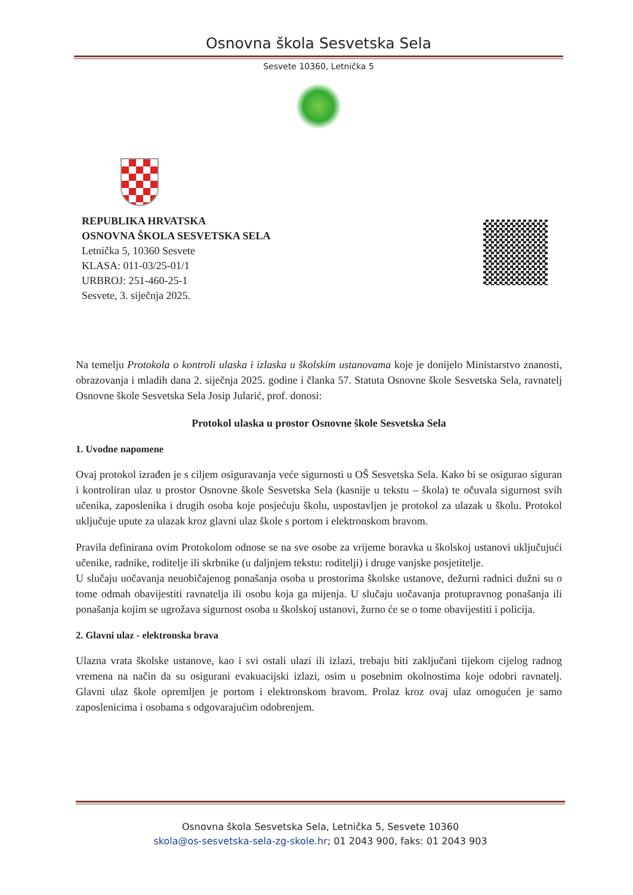Osnovna škola Sesvetska Sela
Sesvete 10360, Letnička 5
REPUBLIKA HRVATSKA
OSNOVNA ŠKOLA SESVETSKA SELA
Letnička 5, 10360 Sesvete
KLASA: 011-03/25-01/1
URBROJ: 251-460-25-1
Sesvete, 3. siječnja 2025.
Na temelju Protokola o kontroli ulaska i izlaska u školskim ustanovama koje je donijelo Ministarstvo znanosti, obrazovanja i mladih dana 2. siječnja 2025. godine i članka 57. Statuta Osnovne škole Sesvetska Sela, ravnatelj Osnovne škole Sesvetska Sela Josip Jularić, prof. donosi:
Protokol ulaska u prostor Osnovne škole Sesvetska Sela
1. Uvodne napomene
Ovaj protokol izrađen je s ciljem osiguravanja veće sigurnosti u OŠ Sesvetska Sela. Kako bi se osigurao siguran i kontroliran ulaz u prostor Osnovne škole Sesvetska Sela (kasnije u tekstu – škola) te očuvala sigurnost svih učenika, zaposlenika i drugih osoba koje posjećuju školu, uspostavljen je protokol za ulazak u školu. Protokol uključuje upute za ulazak kroz glavni ulaz škole s portom i elektronskom bravom.
Pravila definirana ovim Protokolom odnose se na sve osobe za vrijeme boravka u školskoj ustanovi uključujući učenike, radnike, roditelje ili skrbnike (u daljnjem tekstu: roditelji) i druge vanjske posjetitelje.
U slučaju uočavanja neuobičajenog ponašanja osoba u prostorima školske ustanove, dežurni radnici dužni su o tome odmah obavijestiti ravnatelja ili osobu koja ga mijenja. U slučaju uočavanja protupravnog ponašanja ili ponašanja kojim se ugrožava sigurnost osoba u školskoj ustanovi, žurno će se o tome obavijestiti i policija.
2. Glavni ulaz - elektronska brava
Ulazna vrata školske ustanove, kao i svi ostali ulazi ili izlazi, trebaju biti zaključani tijekom cijelog radnog vremena na način da su osigurani evakuacijski izlazi, osim u posebnim okolnostima koje odobri ravnatelj. Glavni ulaz škole opremljen je portom i elektronskom bravom. Prolaz kroz ovaj ulaz omogućen je samo zaposlenicima i osobama s odgovarajućim odobrenjem.
Osnovna škola Sesvetska Sela, Letnička 5, Sesvete 10360
skola@os-sesvetska-sela-zg-skole.hr; 01 2043 900, faks: 01 2043 903